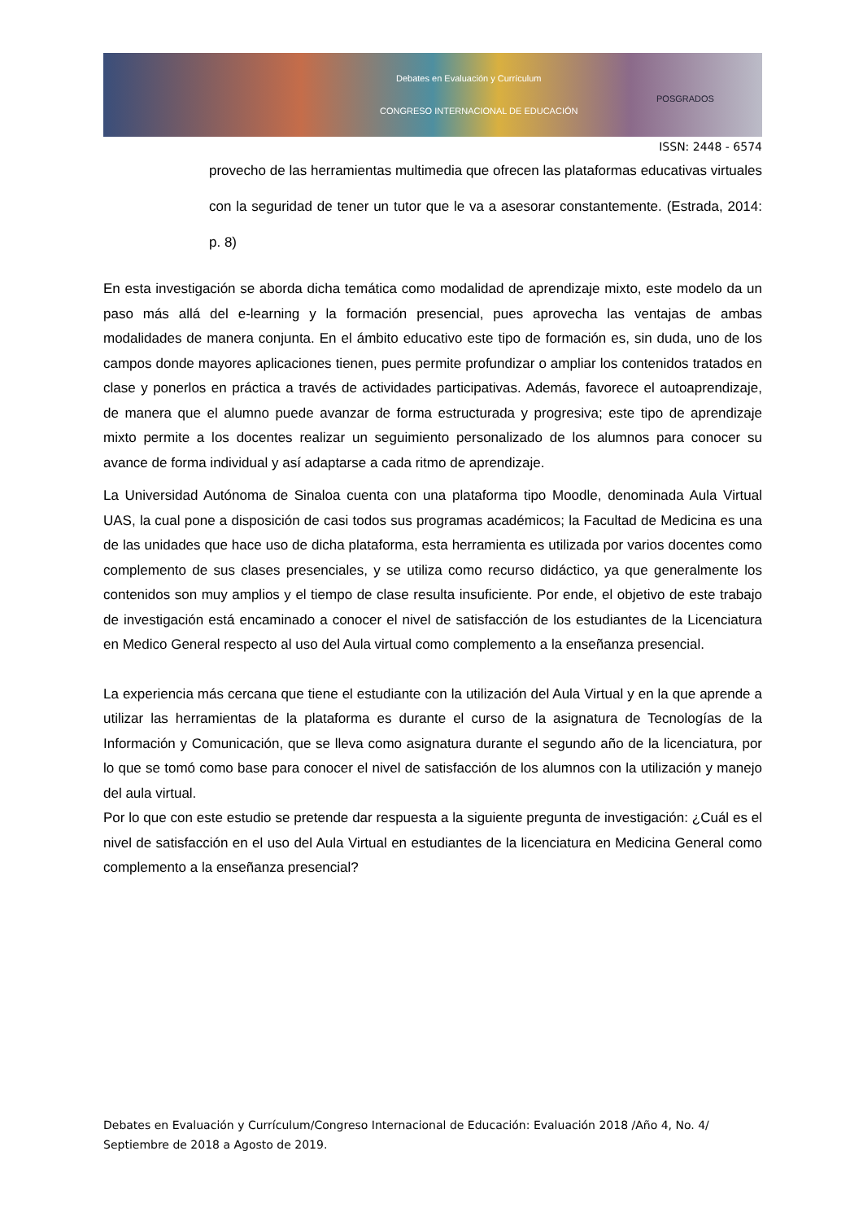Debates en Evaluación y Currículum
CONGRESO INTERNACIONAL DE EDUCACIÓN
POSGRADOS
ISSN: 2448 - 6574
provecho de las herramientas multimedia que ofrecen las plataformas educativas virtuales con la seguridad de tener un tutor que le va a asesorar constantemente. (Estrada, 2014: p. 8)
En esta investigación se aborda dicha temática como modalidad de aprendizaje mixto, este modelo da un paso más allá del e-learning y la formación presencial, pues aprovecha las ventajas de ambas modalidades de manera conjunta. En el ámbito educativo este tipo de formación es, sin duda, uno de los campos donde mayores aplicaciones tienen, pues permite profundizar o ampliar los contenidos tratados en clase y ponerlos en práctica a través de actividades participativas. Además, favorece el autoaprendizaje, de manera que el alumno puede avanzar de forma estructurada y progresiva; este tipo de aprendizaje mixto permite a los docentes realizar un seguimiento personalizado de los alumnos para conocer su avance de forma individual y así adaptarse a cada ritmo de aprendizaje.
La Universidad Autónoma de Sinaloa cuenta con una plataforma tipo Moodle, denominada Aula Virtual UAS, la cual pone a disposición de casi todos sus programas académicos; la Facultad de Medicina es una de las unidades que hace uso de dicha plataforma, esta herramienta es utilizada por varios docentes como complemento de sus clases presenciales, y se utiliza como recurso didáctico, ya que generalmente los contenidos son muy amplios y el tiempo de clase resulta insuficiente. Por ende, el objetivo de este trabajo de investigación está encaminado a conocer el nivel de satisfacción de los estudiantes de la Licenciatura en Medico General respecto al uso del Aula virtual como complemento a la enseñanza presencial.
La experiencia más cercana que tiene el estudiante con la utilización del Aula Virtual y en la que aprende a utilizar las herramientas de la plataforma es durante el curso de la asignatura de Tecnologías de la Información y Comunicación, que se lleva como asignatura durante el segundo año de la licenciatura, por lo que se tomó como base para conocer el nivel de satisfacción de los alumnos con la utilización y manejo del aula virtual.
Por lo que con este estudio se pretende dar respuesta a la siguiente pregunta de investigación: ¿Cuál es el nivel de satisfacción en el uso del Aula Virtual en estudiantes de la licenciatura en Medicina General como complemento a la enseñanza presencial?
Debates en Evaluación y Currículum/Congreso Internacional de Educación: Evaluación 2018 /Año 4, No. 4/ Septiembre de 2018 a Agosto de 2019.